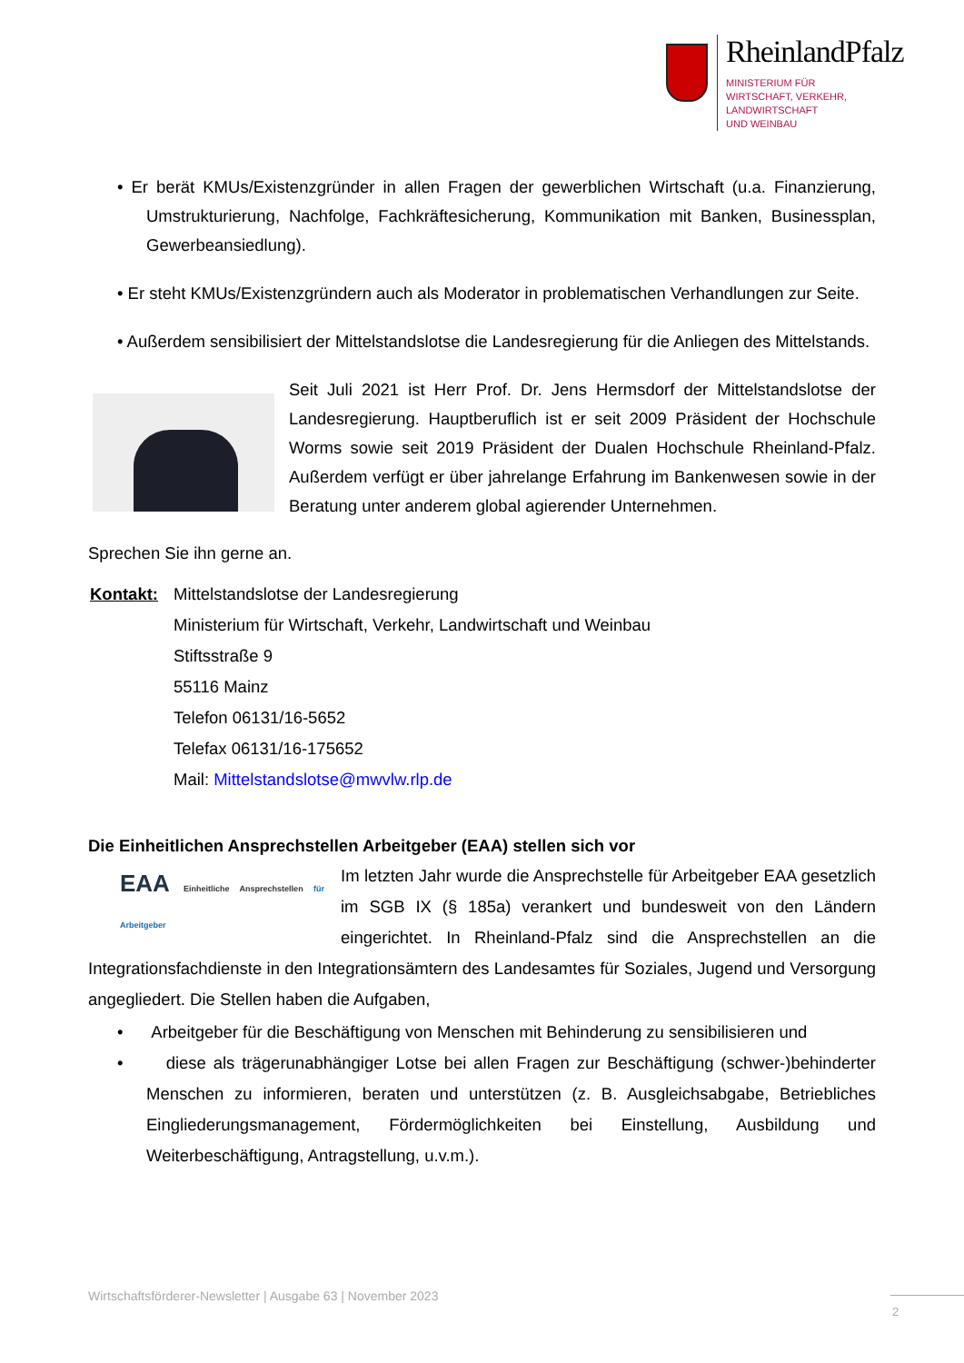RheinlandPfalz
MINISTERIUM FÜR
WIRTSCHAFT, VERKEHR,
LANDWIRTSCHAFT
UND WEINBAU
• Er berät KMUs/Existenzgründer in allen Fragen der gewerblichen Wirtschaft (u.a. Finanzierung, Umstrukturierung, Nachfolge, Fachkräftesicherung, Kommunikation mit Banken, Businessplan, Gewerbeansiedlung).
• Er steht KMUs/Existenzgründern auch als Moderator in problematischen Verhandlungen zur Seite.
• Außerdem sensibilisiert der Mittelstandslotse die Landesregierung für die Anliegen des Mittelstands.
Seit Juli 2021 ist Herr Prof. Dr. Jens Hermsdorf der Mittelstandslotse der Landesregierung. Hauptberuflich ist er seit 2009 Präsident der Hochschule Worms sowie seit 2019 Präsident der Dualen Hochschule Rheinland-Pfalz. Außerdem verfügt er über jahrelange Erfahrung im Bankenwesen sowie in der Beratung unter anderem global agierender Unternehmen.
Sprechen Sie ihn gerne an.
| Kontakt: | Mittelstandslotse der Landesregierung Ministerium für Wirtschaft, Verkehr, Landwirtschaft und Weinbau Stiftsstraße 9 55116 Mainz Telefon 06131/16-5652 Telefax 06131/16-175652 Mail: Mittelstandslotse@mwvlw.rlp.de |
Die Einheitlichen Ansprechstellen Arbeitgeber (EAA) stellen sich vor
EAA Einheitliche Ansprechstellen für Arbeitgeber
Im letzten Jahr wurde die Ansprechstelle für Arbeitgeber EAA gesetzlich im SGB IX (§ 185a) verankert und bundesweit von den Ländern eingerichtet. In Rheinland-Pfalz sind die Ansprechstellen an die Integrationsfachdienste in den Integrationsämtern des Landesamtes für Soziales, Jugend und Versorgung angegliedert. Die Stellen haben die Aufgaben,
• Arbeitgeber für die Beschäftigung von Menschen mit Behinderung zu sensibilisieren und
• diese als trägerunabhängiger Lotse bei allen Fragen zur Beschäftigung (schwer-)behinderter Menschen zu informieren, beraten und unterstützen (z. B. Ausgleichsabgabe, Betriebliches Eingliederungsmanagement, Fördermöglichkeiten bei Einstellung, Ausbildung und Weiterbeschäftigung, Antragstellung, u.v.m.).
Wirtschaftsförderer-Newsletter | Ausgabe 63 | November 2023
2